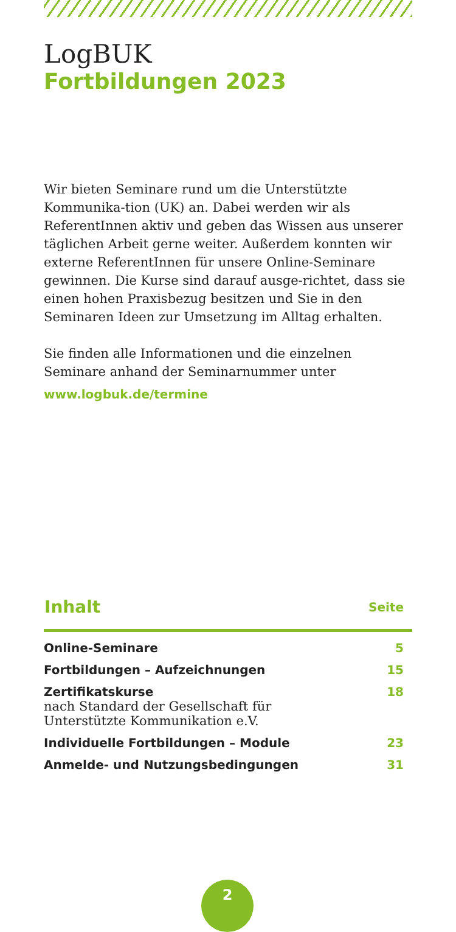LogBUK
Fortbildungen 2023
Wir bieten Seminare rund um die Unterstützte Kommunika-tion (UK) an. Dabei werden wir als ReferentInnen aktiv und geben das Wissen aus unserer täglichen Arbeit gerne weiter. Außerdem konnten wir externe ReferentInnen für unsere Online-Seminare gewinnen. Die Kurse sind darauf ausge-richtet, dass sie einen hohen Praxisbezug besitzen und Sie in den Seminaren Ideen zur Umsetzung im Alltag erhalten.
Sie finden alle Informationen und die einzelnen Seminare anhand der Seminarnummer unter
www.logbuk.de/termine
| Inhalt | Seite |
| --- | --- |
| Online-Seminare | 5 |
| Fortbildungen – Aufzeichnungen | 15 |
| Zertifikatskurse nach Standard der Gesellschaft für Unterstützte Kommunikation e.V. | 18 |
| Individuelle Fortbildungen – Module | 23 |
| Anmelde- und Nutzungsbedingungen | 31 |
2